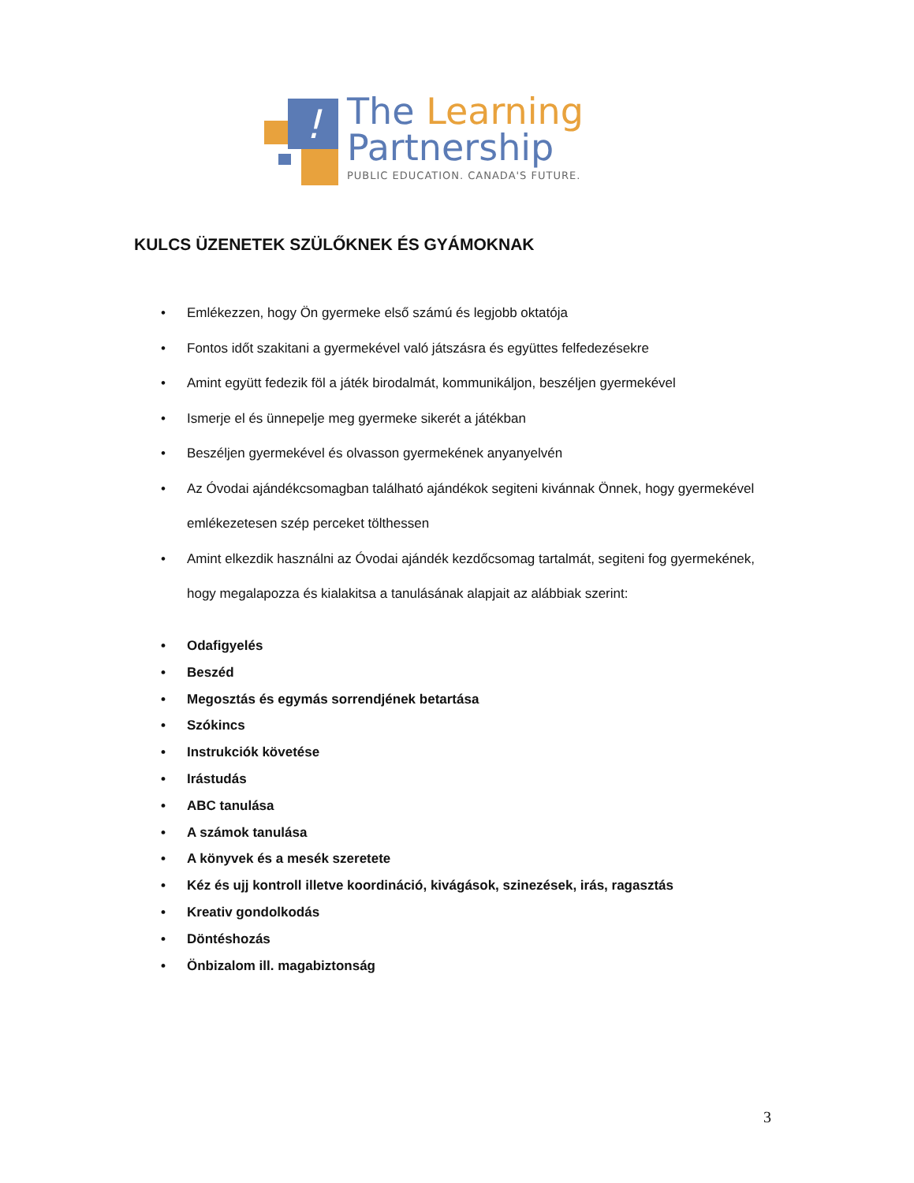!
The Learning
Partnership
PUBLIC EDUCATION. CANADA'S FUTURE.
KULCS ÜZENETEK SZÜLŐKNEK ÉS GYÁMOKNAK
• Emlékezzen, hogy Ön gyermeke első számú és legjobb oktatója
• Fontos időt szakitani a gyermekével való játszásra és együttes felfedezésekre
• Amint együtt fedezik föl a játék birodalmát, kommunikáljon, beszéljen gyermekével
• Ismerje el és ünnepelje meg gyermeke sikerét a játékban
• Beszéljen gyermekével és olvasson gyermekének anyanyelvén
• Az Óvodai ajándékcsomagban található ajándékok segiteni kivánnak Önnek, hogy gyermekével emlékezetesen szép perceket tölthessen
• Amint elkezdik használni az Óvodai ajándék kezdőcsomag tartalmát, segiteni fog gyermekének, hogy megalapozza és kialakitsa a tanulásának alapjait az alábbiak szerint:
• Odafigyelés
• Beszéd
• Megosztás és egymás sorrendjének betartása
• Szókincs
• Instrukciók követése
• Irástudás
• ABC tanulása
• A számok tanulása
• A könyvek és a mesék szeretete
• Kéz és ujj kontroll illetve koordináció, kivágások, szinezések, irás, ragasztás
• Kreativ gondolkodás
• Döntéshozás
• Önbizalom ill. magabiztonság
3